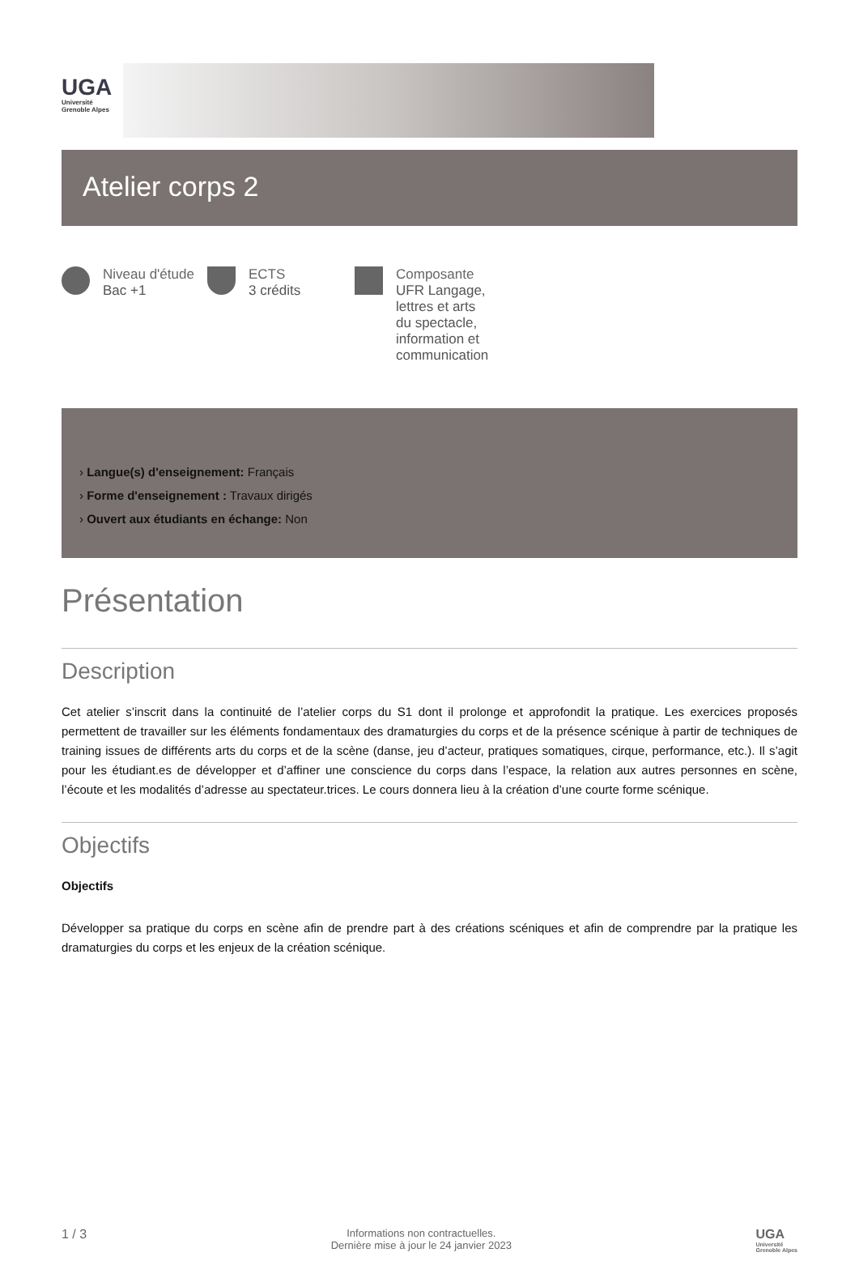UGA
Université
Grenoble Alpes
Atelier corps 2
Niveau d'étude
Bac +1
ECTS
3 crédits
Composante
UFR Langage,
lettres et arts
du spectacle,
information et
communication
› Langue(s) d'enseignement: Français
› Forme d'enseignement : Travaux dirigés
› Ouvert aux étudiants en échange: Non
Présentation
Description
Cet atelier s’inscrit dans la continuité de l’atelier corps du S1 dont il prolonge et approfondit la pratique. Les exercices proposés permettent de travailler sur les éléments fondamentaux des dramaturgies du corps et de la présence scénique à partir de techniques de training issues de différents arts du corps et de la scène (danse, jeu d’acteur, pratiques somatiques, cirque, performance, etc.). Il s’agit pour les étudiant.es de développer et d’affiner une conscience du corps dans l’espace, la relation aux autres personnes en scène, l’écoute et les modalités d’adresse au spectateur.trices. Le cours donnera lieu à la création d’une courte forme scénique.
Objectifs
Objectifs
Développer sa pratique du corps en scène afin de prendre part à des créations scéniques et afin de comprendre par la pratique les dramaturgies du corps et les enjeux de la création scénique.
1 / 3
Informations non contractuelles.
Dernière mise à jour le 24 janvier 2023
UGA
Université
Grenoble Alpes